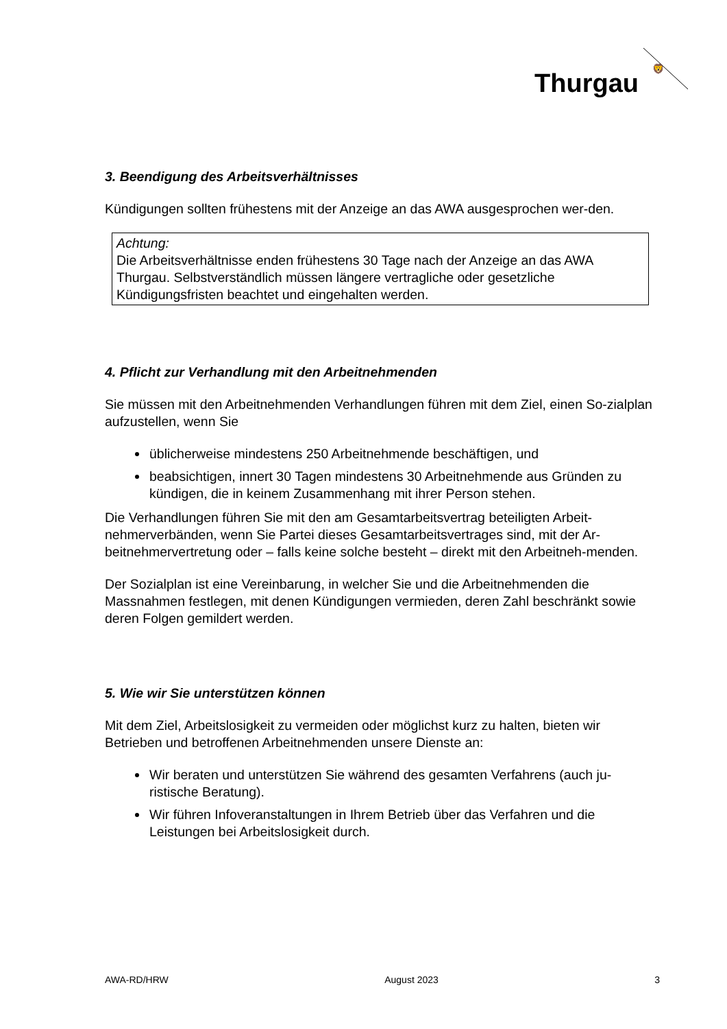Thurgau
🦁
3. Beendigung des Arbeitsverhältnisses
Kündigungen sollten frühestens mit der Anzeige an das AWA ausgesprochen wer-den.
Achtung:
Die Arbeitsverhältnisse enden frühestens 30 Tage nach der Anzeige an das AWA Thurgau. Selbstverständlich müssen längere vertragliche oder gesetzliche Kündigungsfristen beachtet und eingehalten werden.
4. Pflicht zur Verhandlung mit den Arbeitnehmenden
Sie müssen mit den Arbeitnehmenden Verhandlungen führen mit dem Ziel, einen So-zialplan aufzustellen, wenn Sie
üblicherweise mindestens 250 Arbeitnehmende beschäftigen, und
beabsichtigen, innert 30 Tagen mindestens 30 Arbeitnehmende aus Gründen zu kündigen, die in keinem Zusammenhang mit ihrer Person stehen.
Die Verhandlungen führen Sie mit den am Gesamtarbeitsvertrag beteiligten Arbeit-nehmerverbänden, wenn Sie Partei dieses Gesamtarbeitsvertrages sind, mit der Ar-beitnehmervertretung oder – falls keine solche besteht – direkt mit den Arbeitneh-menden.
Der Sozialplan ist eine Vereinbarung, in welcher Sie und die Arbeitnehmenden die Massnahmen festlegen, mit denen Kündigungen vermieden, deren Zahl beschränkt sowie deren Folgen gemildert werden.
5. Wie wir Sie unterstützen können
Mit dem Ziel, Arbeitslosigkeit zu vermeiden oder möglichst kurz zu halten, bieten wir Betrieben und betroffenen Arbeitnehmenden unsere Dienste an:
Wir beraten und unterstützen Sie während des gesamten Verfahrens (auch ju-ristische Beratung).
Wir führen Infoveranstaltungen in Ihrem Betrieb über das Verfahren und die Leistungen bei Arbeitslosigkeit durch.
AWA-RD/HRW August 2023 3